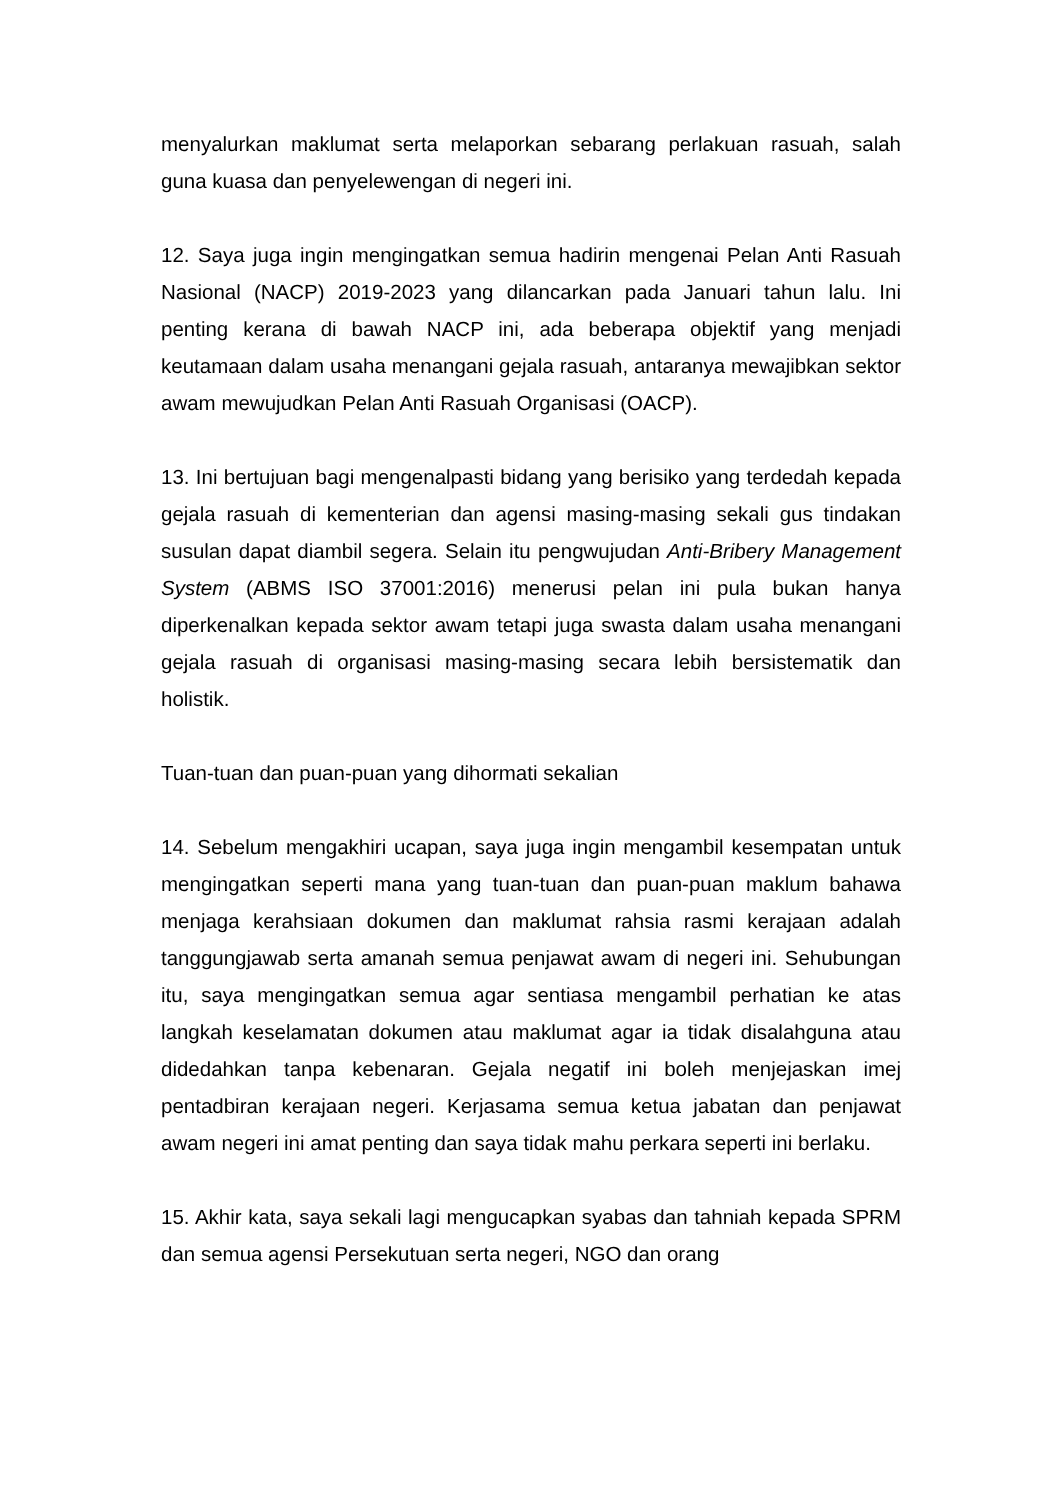menyalurkan maklumat serta melaporkan sebarang perlakuan rasuah, salah guna kuasa dan penyelewengan di negeri ini.
12. Saya juga ingin mengingatkan semua hadirin mengenai Pelan Anti Rasuah Nasional (NACP) 2019-2023 yang dilancarkan pada Januari tahun lalu. Ini penting kerana di bawah NACP ini, ada beberapa objektif yang menjadi keutamaan dalam usaha menangani gejala rasuah, antaranya mewajibkan sektor awam mewujudkan Pelan Anti Rasuah Organisasi (OACP).
13. Ini bertujuan bagi mengenalpasti bidang yang berisiko yang terdedah kepada gejala rasuah di kementerian dan agensi masing-masing sekali gus tindakan susulan dapat diambil segera. Selain itu pengwujudan Anti-Bribery Management System (ABMS ISO 37001:2016) menerusi pelan ini pula bukan hanya diperkenalkan kepada sektor awam tetapi juga swasta dalam usaha menangani gejala rasuah di organisasi masing-masing secara lebih bersistematik dan holistik.
Tuan-tuan dan puan-puan yang dihormati sekalian
14. Sebelum mengakhiri ucapan, saya juga ingin mengambil kesempatan untuk mengingatkan seperti mana yang tuan-tuan dan puan-puan maklum bahawa menjaga kerahsiaan dokumen dan maklumat rahsia rasmi kerajaan adalah tanggungjawab serta amanah semua penjawat awam di negeri ini. Sehubungan itu, saya mengingatkan semua agar sentiasa mengambil perhatian ke atas langkah keselamatan dokumen atau maklumat agar ia tidak disalahguna atau didedahkan tanpa kebenaran. Gejala negatif ini boleh menjejaskan imej pentadbiran kerajaan negeri. Kerjasama semua ketua jabatan dan penjawat awam negeri ini amat penting dan saya tidak mahu perkara seperti ini berlaku.
15. Akhir kata, saya sekali lagi mengucapkan syabas dan tahniah kepada SPRM dan semua agensi Persekutuan serta negeri, NGO dan orang